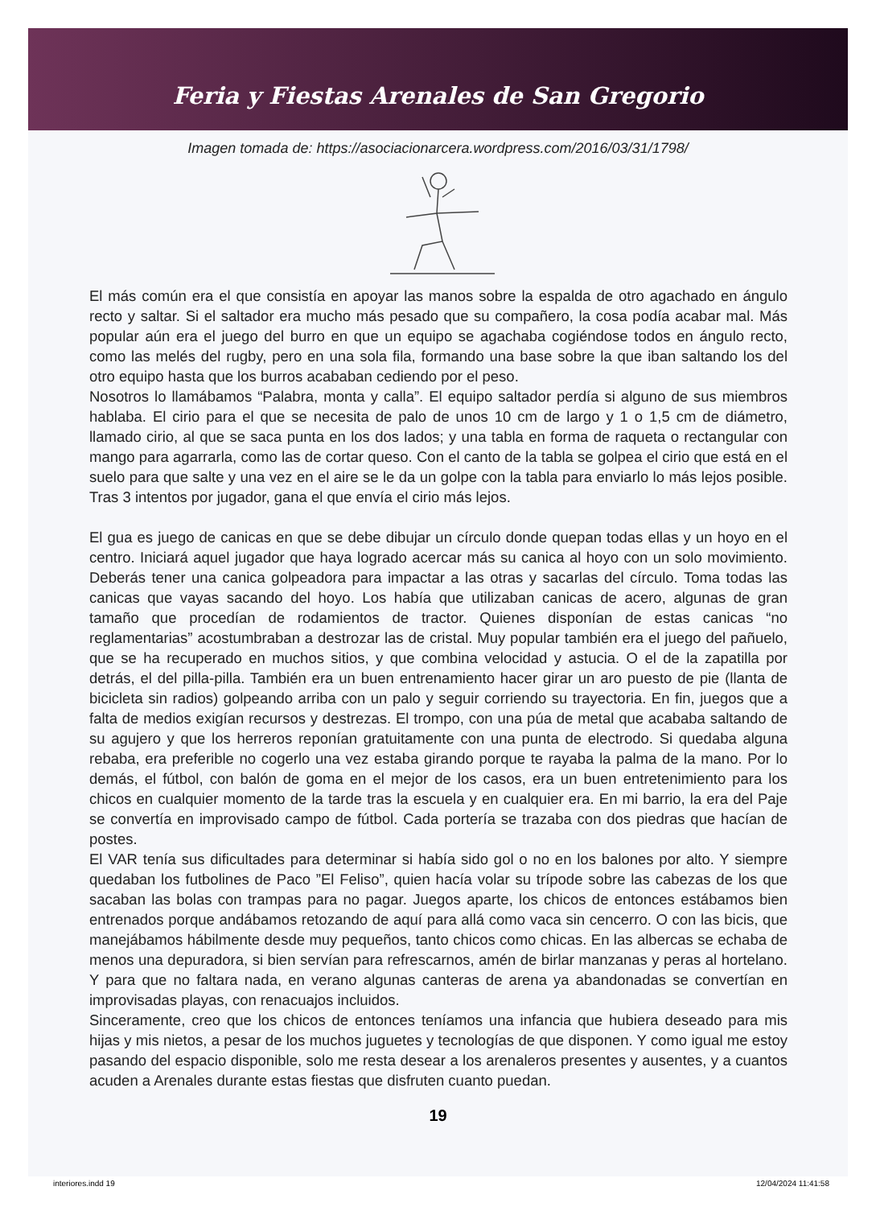Feria y Fiestas Arenales de San Gregorio
Imagen tomada de: https://asociacionarcera.wordpress.com/2016/03/31/1798/
El más común era el que consistía en apoyar las manos sobre la espalda de otro agachado en ángulo recto y saltar. Si el saltador era mucho más pesado que su compañero, la cosa podía acabar mal. Más popular aún era el juego del burro en que un equipo se agachaba cogiéndose todos en ángulo recto, como las melés del rugby, pero en una sola fila, formando una base sobre la que iban saltando los del otro equipo hasta que los burros acababan cediendo por el peso.
Nosotros lo llamábamos “Palabra, monta y calla”. El equipo saltador perdía si alguno de sus miembros hablaba. El cirio para el que se necesita de palo de unos 10 cm de largo y 1 o 1,5 cm de diámetro, llamado cirio, al que se saca punta en los dos lados; y una tabla en forma de raqueta o rectangular con mango para agarrarla, como las de cortar queso. Con el canto de la tabla se golpea el cirio que está en el suelo para que salte y una vez en el aire se le da un golpe con la tabla para enviarlo lo más lejos posible. Tras 3 intentos por jugador, gana el que envía el cirio más lejos.
El gua es juego de canicas en que se debe dibujar un círculo donde quepan todas ellas y un hoyo en el centro. Iniciará aquel jugador que haya logrado acercar más su canica al hoyo con un solo movimiento. Deberás tener una canica golpeadora para impactar a las otras y sacarlas del círculo. Toma todas las canicas que vayas sacando del hoyo. Los había que utilizaban canicas de acero, algunas de gran tamaño que procedían de rodamientos de tractor. Quienes disponían de estas canicas “no reglamentarias” acostumbraban a destrozar las de cristal. Muy popular también era el juego del pañuelo, que se ha recuperado en muchos sitios, y que combina velocidad y astucia. O el de la zapatilla por detrás, el del pilla-pilla. También era un buen entrenamiento hacer girar un aro puesto de pie (llanta de bicicleta sin radios) golpeando arriba con un palo y seguir corriendo su trayectoria. En fin, juegos que a falta de medios exigían recursos y destrezas. El trompo, con una púa de metal que acababa saltando de su agujero y que los herreros reponían gratuitamente con una punta de electrodo. Si quedaba alguna rebaba, era preferible no cogerlo una vez estaba girando porque te rayaba la palma de la mano. Por lo demás, el fútbol, con balón de goma en el mejor de los casos, era un buen entretenimiento para los chicos en cualquier momento de la tarde tras la escuela y en cualquier era. En mi barrio, la era del Paje se convertía en improvisado campo de fútbol. Cada portería se trazaba con dos piedras que hacían de postes.
El VAR tenía sus dificultades para determinar si había sido gol o no en los balones por alto. Y siempre quedaban los futbolines de Paco ”El Feliso”, quien hacía volar su trípode sobre las cabezas de los que sacaban las bolas con trampas para no pagar. Juegos aparte, los chicos de entonces estábamos bien entrenados porque andábamos retozando de aquí para allá como vaca sin cencerro. O con las bicis, que manejábamos hábilmente desde muy pequeños, tanto chicos como chicas. En las albercas se echaba de menos una depuradora, si bien servían para refrescarnos, amén de birlar manzanas y peras al hortelano. Y para que no faltara nada, en verano algunas canteras de arena ya abandonadas se convertían en improvisadas playas, con renacuajos incluidos.
Sinceramente, creo que los chicos de entonces teníamos una infancia que hubiera deseado para mis hijas y mis nietos, a pesar de los muchos juguetes y tecnologías de que disponen. Y como igual me estoy pasando del espacio disponible, solo me resta desear a los arenaleros presentes y ausentes, y a cuantos acuden a Arenales durante estas fiestas que disfruten cuanto puedan.
19
interiores.indd 19 12/04/2024 11:41:58